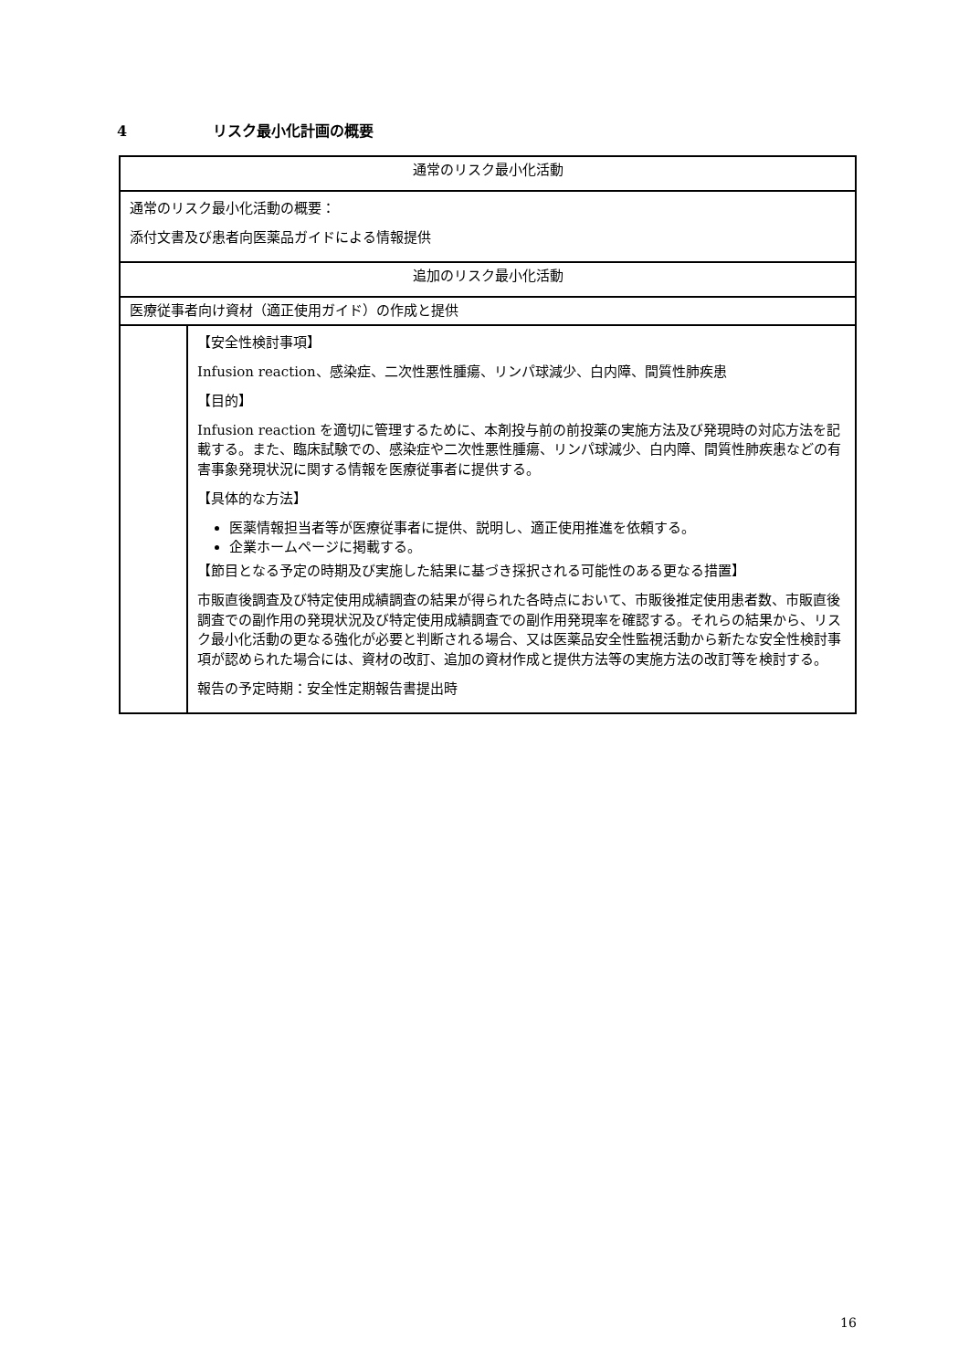4 リスク最小化計画の概要
| 通常のリスク最小化活動 | |
| 通常のリスク最小化活動の概要： 添付文書及び患者向医薬品ガイドによる情報提供 | |
| 追加のリスク最小化活動 | |
| 医療従事者向け資材（適正使用ガイド）の作成と提供 | |
| | 【安全性検討事項】 Infusion reaction、感染症、二次性悪性腫瘍、リンパ球減少、白内障、間質性肺疾患 【目的】 Infusion reaction を適切に管理するために、本剤投与前の前投薬の実施方法及び発現時の対応方法を記載する。また、臨床試験での、感染症や二次性悪性腫瘍、リンパ球減少、白内障、間質性肺疾患などの有害事象発現状況に関する情報を医療従事者に提供する。 【具体的な方法】 医薬情報担当者等が医療従事者に提供、説明し、適正使用推進を依頼する。 企業ホームページに掲載する。 【節目となる予定の時期及び実施した結果に基づき採択される可能性のある更なる措置】 市販直後調査及び特定使用成績調査の結果が得られた各時点において、市販後推定使用患者数、市販直後調査での副作用の発現状況及び特定使用成績調査での副作用発現率を確認する。それらの結果から、リスク最小化活動の更なる強化が必要と判断される場合、又は医薬品安全性監視活動から新たな安全性検討事項が認められた場合には、資材の改訂、追加の資材作成と提供方法等の実施方法の改訂等を検討する。 報告の予定時期：安全性定期報告書提出時 |
16